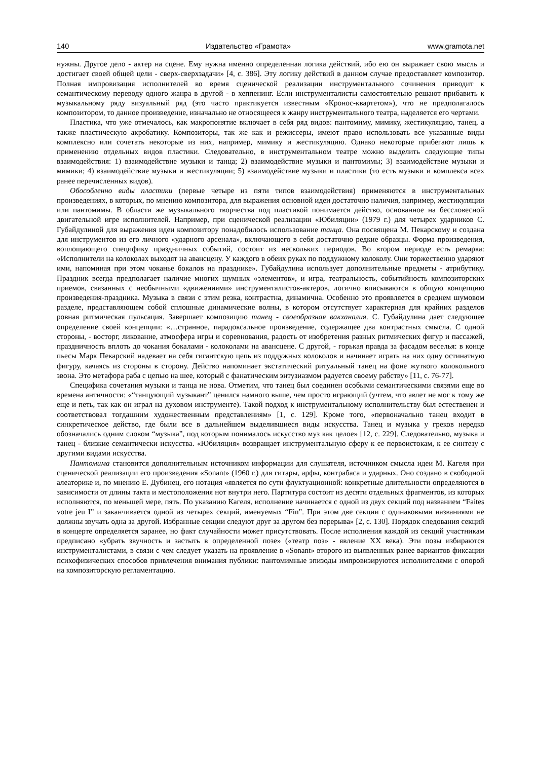140 Издательство «Грамота» www.gramota.net
нужны. Другое дело - актер на сцене. Ему нужна именно определенная логика действий, ибо ею он выражает свою мысль и достигает своей общей цели - сверх-сверхзадачи» [4, с. 386]. Эту логику действий в данном случае предоставляет композитор. Полная импровизация исполнителей во время сценической реализации инструментального сочинения приводит к семантическому переводу одного жанра в другой - в хеппенинг. Если инструменталисты самостоятельно решают прибавить к музыкальному ряду визуальный ряд (это часто практикуется известным «Кронос-квартетом»), что не предполагалось композитором, то данное произведение, изначально не относящееся к жанру инструментального театра, наделяется его чертами.
Пластика, что уже отмечалось, как макропонятие включает в себя ряд видов: пантомиму, мимику, жестикуляцию, танец, а также пластическую акробатику. Композиторы, так же как и режиссеры, имеют право использовать все указанные виды комплексно или сочетать некоторые из них, например, мимику и жестикуляцию. Однако некоторые прибегают лишь к применению отдельных видов пластики. Следовательно, в инструментальном театре можно выделить следующие типы взаимодействия: 1) взаимодействие музыки и танца; 2) взаимодействие музыки и пантомимы; 3) взаимодействие музыки и мимики; 4) взаимодействие музыки и жестикуляции; 5) взаимодействие музыки и пластики (то есть музыки и комплекса всех ранее перечисленных видов).
Обособленно виды пластики (первые четыре из пяти типов взаимодействия) применяются в инструментальных произведениях, в которых, по мнению композитора, для выражения основной идеи достаточно наличия, например, жестикуляции или пантомимы. В области же музыкального творчества под пластикой понимается действо, основанное на бессловесной двигательной игре исполнителей. Например, при сценической реализации «Юбиляции» (1979 г.) для четырех ударников С. Губайдулиной для выражения идеи композитору понадобилось использование танца. Она посвящена М. Пекарскому и создана для инструментов из его личного «ударного арсенала», включающего в себя достаточно редкие образцы. Форма произведения, воплощающего специфику праздничных событий, состоит из нескольких периодов. Во втором периоде есть ремарка: «Исполнители на колоколах выходят на авансцену. У каждого в обеих руках по поддужному колоколу. Они торжественно ударяют ими, напоминая при этом чоканье бокалов на празднике». Губайдулина использует дополнительные предметы - атрибутику. Праздник всегда предполагает наличие многих шумных «элементов», и игра, театральность, событийность композиторских приемов, связанных с необычными «движениями» инструменталистов-актеров, логично вписываются в общую концепцию произведения-праздника. Музыка в связи с этим резка, контрастна, динамична. Особенно это проявляется в среднем шумовом разделе, представляющем собой сплошные динамические волны, в котором отсутствует характерная для крайних разделов ровная ритмическая пульсация. Завершает композицию танец - своеобразная вакханалия. С. Губайдулина дает следующее определение своей концепции: «…странное, парадоксальное произведение, содержащее два контрастных смысла. С одной стороны, - восторг, ликование, атмосфера игры и соревнования, радость от изобретения разных ритмических фигур и пассажей, праздничность вплоть до чокания бокалами - колоколами на авансцене. С другой, - горькая правда за фасадом веселья: в конце пьесы Марк Пекарский надевает на себя гигантскую цепь из поддужных колоколов и начинает играть на них одну остинатную фигуру, качаясь из стороны в сторону. Действо напоминает экстатический ритуальный танец на фоне жуткого колокольного звона. Это метафора раба с цепью на шее, который с фанатическим энтузиазмом радуется своему рабству» [11, с. 76-77].
Специфика сочетания музыки и танца не нова. Отметим, что танец был соединен особыми семантическими связями еще во времена античности: «“танцующий музыкант” ценился намного выше, чем просто играющий (учтем, что авлет не мог к тому же еще и петь, так как он играл на духовом инструменте). Такой подход к инструментальному исполнительству был естественен и соответствовал тогдашним художественным представлениям» [1, с. 129]. Кроме того, «первоначально танец входит в синкретическое действо, где были все в дальнейшем выделившиеся виды искусства. Танец и музыка у греков нередко обозначались одним словом “музыка”, под которым понималось искусство муз как целое» [12, с. 229]. Следовательно, музыка и танец - близкие семантически искусства. «Юбиляция» возвращает инструментальную сферу к ее первоистокам, к ее синтезу с другими видами искусства.
Пантомима становится дополнительным источником информации для слушателя, источником смысла идеи М. Кагеля при сценической реализации его произведения «Sonant» (1960 г.) для гитары, арфы, контрабаса и ударных. Оно создано в свободной алеаторике и, по мнению Е. Дубинец, его нотация «является по сути флуктуационной: конкретные длительности определяются в зависимости от длины такта и местоположения нот внутри него. Партитура состоит из десяти отдельных фрагментов, из которых исполняются, по меньшей мере, пять. По указанию Кагеля, исполнение начинается с одной из двух секций под названием “Faites votre jeu I” и заканчивается одной из четырех секций, именуемых “Fin”. При этом две секции с одинаковыми названиями не должны звучать одна за другой. Избранные секции следуют друг за другом без перерыва» [2, с. 130]. Порядок следования секций в концерте определяется заранее, но факт случайности может присутствовать. После исполнения каждой из секций участникам предписано «убрать звучность и застыть в определенной позе» («театр поз» - явление XX века). Эти позы избираются инструменталистами, в связи с чем следует указать на проявление в «Sonant» второго из выявленных ранее вариантов фиксации психофизических способов привлечения внимания публики: пантомимные эпизоды импровизируются исполнителями с опорой на композиторскую регламентацию.